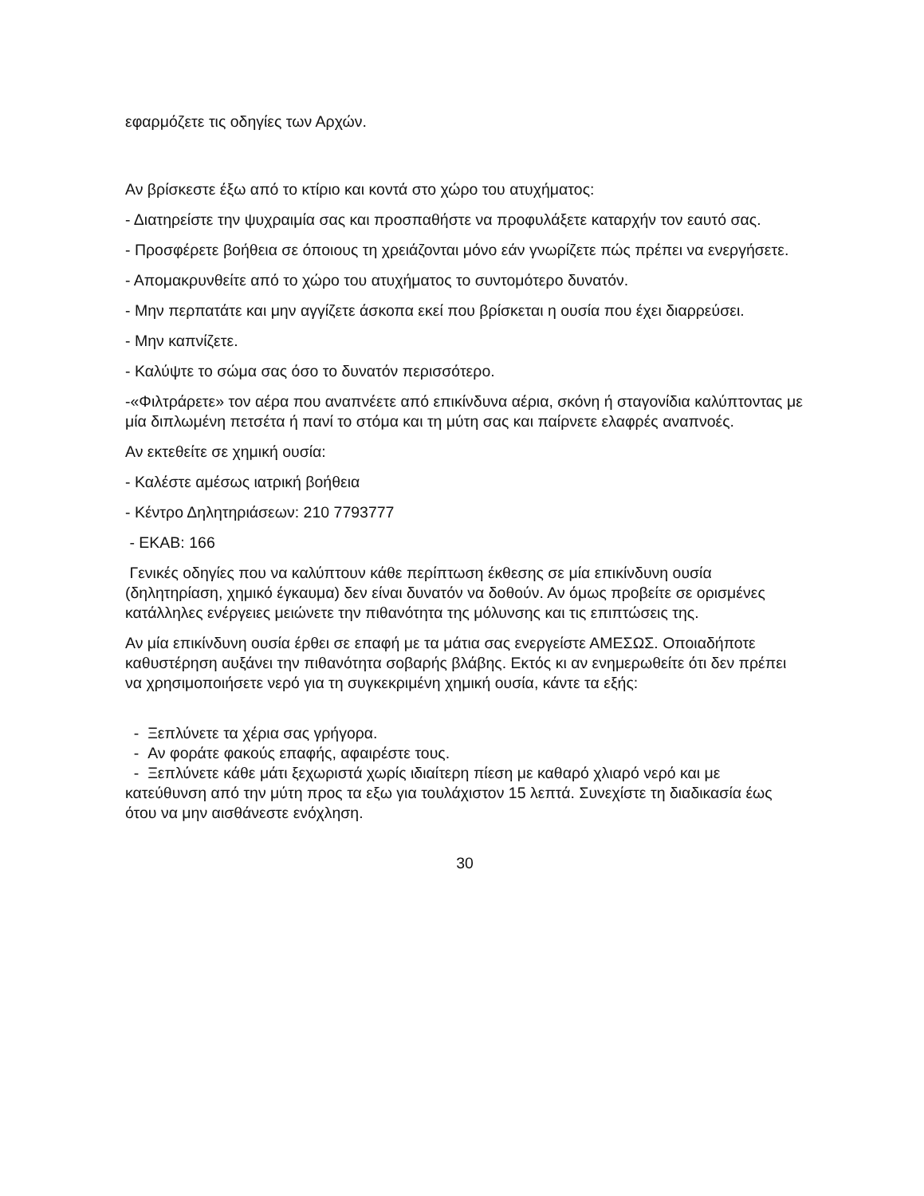εφαρμόζετε τις οδηγίες των Αρχών.
Αν βρίσκεστε έξω από το κτίριο και κοντά στο χώρο του ατυχήματος:
- Διατηρείστε την ψυχραιμία σας και προσπαθήστε να προφυλάξετε καταρχήν τον εαυτό σας.
- Προσφέρετε βοήθεια σε όποιους τη χρειάζονται μόνο εάν γνωρίζετε πώς πρέπει να ενεργήσετε.
- Απομακρυνθείτε από το χώρο του ατυχήματος το συντομότερο δυνατόν.
- Μην περπατάτε και μην αγγίζετε άσκοπα εκεί που βρίσκεται η ουσία που έχει διαρρεύσει.
- Μην καπνίζετε.
- Καλύψτε το σώμα σας όσο το δυνατόν περισσότερο.
-«Φιλτράρετε» τον αέρα που αναπνέετε από επικίνδυνα αέρια, σκόνη ή σταγονίδια καλύπτοντας με μία διπλωμένη πετσέτα ή πανί το στόμα και τη μύτη σας και παίρνετε ελαφρές αναπνοές.
Αν εκτεθείτε σε χημική ουσία:
- Καλέστε αμέσως ιατρική βοήθεια
- Κέντρο Δηλητηριάσεων: 210 7793777
- ΕΚΑΒ: 166
Γενικές οδηγίες που να καλύπτουν κάθε περίπτωση έκθεσης σε μία επικίνδυνη ουσία (δηλητηρίαση, χημικό έγκαυμα) δεν είναι δυνατόν να δοθούν. Αν όμως προβείτε σε ορισμένες κατάλληλες ενέργειες μειώνετε την πιθανότητα της μόλυνσης και τις επιπτώσεις της.
Αν μία επικίνδυνη ουσία έρθει σε επαφή με τα μάτια σας ενεργείστε ΑΜΕΣΩΣ. Οποιαδήποτε καθυστέρηση αυξάνει την πιθανότητα σοβαρής βλάβης. Εκτός κι αν ενημερωθείτε ότι δεν πρέπει να χρησιμοποιήσετε νερό για τη συγκεκριμένη χημική ουσία, κάντε τα εξής:
- Ξεπλύνετε τα χέρια σας γρήγορα.
- Αν φοράτε φακούς επαφής, αφαιρέστε τους.
- Ξεπλύνετε κάθε μάτι ξεχωριστά χωρίς ιδιαίτερη πίεση με καθαρό χλιαρό νερό και με κατεύθυνση από την μύτη προς τα εξω για τουλάχιστον 15 λεπτά. Συνεχίστε τη διαδικασία έως ότου να μην αισθάνεστε ενόχληση.
30